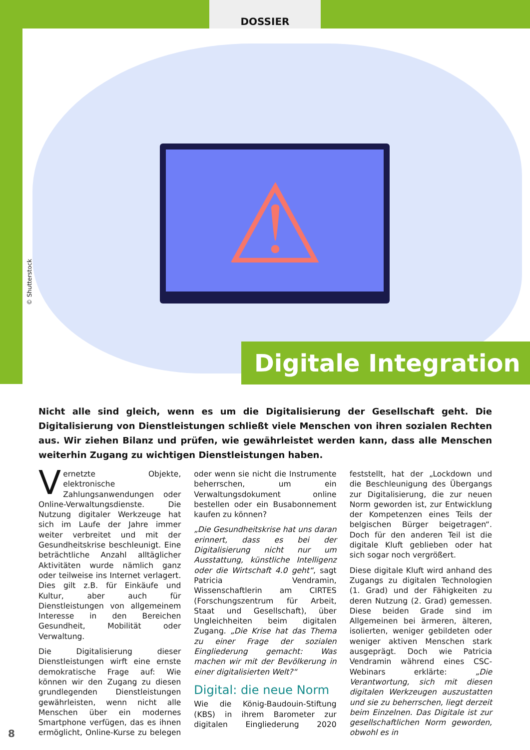DOSSIER
⚠
© Shutterstock
Digitale Integration
Nicht alle sind gleich, wenn es um die Digitalisierung der Gesellschaft geht. Die Digitalisierung von Dienstleistungen schließt viele Menschen von ihren sozialen Rechten aus. Wir ziehen Bilanz und prüfen, wie gewährleistet werden kann, dass alle Menschen weiterhin Zugang zu wichtigen Dienstleistungen haben.
Vernetzte Objekte, elektronische Zahlungsanwendungen oder Online-Verwaltungsdienste. Die Nutzung digitaler Werkzeuge hat sich im Laufe der Jahre immer weiter verbreitet und mit der Gesundheitskrise beschleunigt. Eine beträchtliche Anzahl alltäglicher Aktivitäten wurde nämlich ganz oder teilweise ins Internet verlagert. Dies gilt z.B. für Einkäufe und Kultur, aber auch für Dienstleistungen von allgemeinem Interesse in den Bereichen Gesundheit, Mobilität oder Verwaltung.
Die Digitalisierung dieser Dienstleistungen wirft eine ernste demokratische Frage auf: Wie können wir den Zugang zu diesen grundlegenden Dienstleistungen gewährleisten, wenn nicht alle Menschen über ein modernes Smartphone verfügen, das es ihnen ermöglicht, Online-Kurse zu belegen oder wenn sie nicht die Instrumente beherrschen, um ein Verwaltungsdokument online bestellen oder ein Busabonnement kaufen zu können?
„Die Gesundheitskrise hat uns daran erinnert, dass es bei der Digitalisierung nicht nur um Ausstattung, künstliche Intelligenz oder die Wirtschaft 4.0 geht“, sagt Patricia Vendramin, Wissenschaftlerin am CIRTES (Forschungszentrum für Arbeit, Staat und Gesellschaft), über Ungleichheiten beim digitalen Zugang. „Die Krise hat das Thema zu einer Frage der sozialen Eingliederung gemacht: Was machen wir mit der Bevölkerung in einer digitalisierten Welt?“
Digital: die neue Norm
Wie die König-Baudouin-Stiftung (KBS) in ihrem Barometer zur digitalen Eingliederung 2020 feststellt, hat der „Lockdown und die Beschleunigung des Übergangs zur Digitalisierung, die zur neuen Norm geworden ist, zur Entwicklung der Kompetenzen eines Teils der belgischen Bürger beigetragen“. Doch für den anderen Teil ist die digitale Kluft geblieben oder hat sich sogar noch vergrößert.
Diese digitale Kluft wird anhand des Zugangs zu digitalen Technologien (1. Grad) und der Fähigkeiten zu deren Nutzung (2. Grad) gemessen. Diese beiden Grade sind im Allgemeinen bei ärmeren, älteren, isolierten, weniger gebildeten oder weniger aktiven Menschen stark ausgeprägt. Doch wie Patricia Vendramin während eines CSC-Webinars erklärte: „Die Verantwortung, sich mit diesen digitalen Werkzeugen auszustatten und sie zu beherrschen, liegt derzeit beim Einzelnen. Das Digitale ist zur gesellschaftlichen Norm geworden, obwohl es in
8